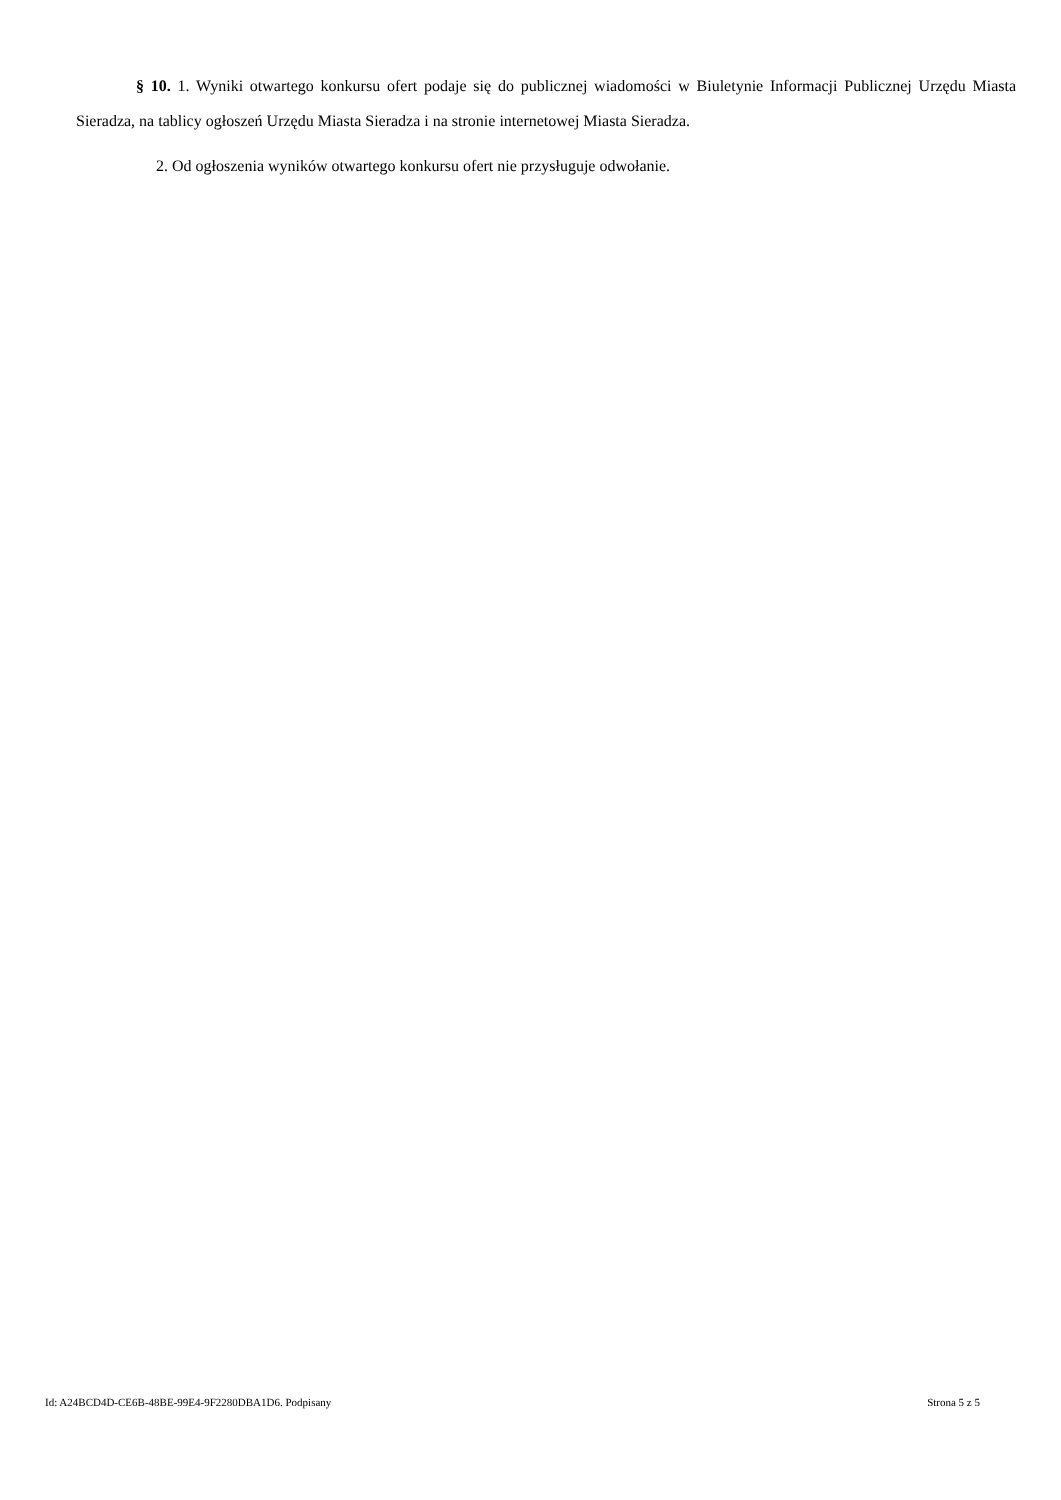§ 10. 1. Wyniki otwartego konkursu ofert podaje się do publicznej wiadomości w Biuletynie Informacji Publicznej Urzędu Miasta Sieradza, na tablicy ogłoszeń Urzędu Miasta Sieradza i na stronie internetowej Miasta Sieradza.
2. Od ogłoszenia wyników otwartego konkursu ofert nie przysługuje odwołanie.
Id: A24BCD4D-CE6B-48BE-99E4-9F2280DBA1D6. Podpisany Strona 5 z 5